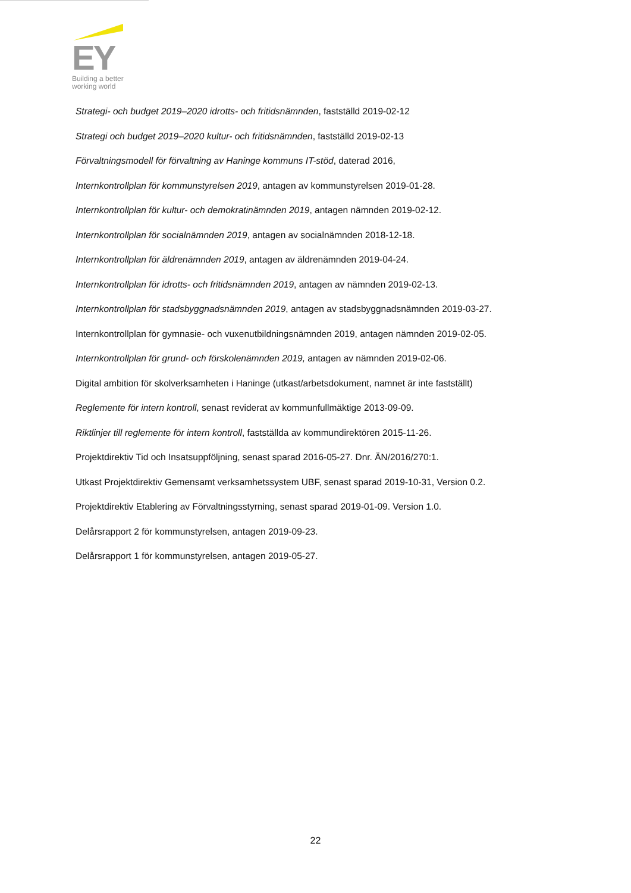EY
Building a better
working world
Strategi- och budget 2019–2020 idrotts- och fritidsnämnden, fastställd 2019-02-12
Strategi och budget 2019–2020 kultur- och fritidsnämnden, fastställd 2019-02-13
Förvaltningsmodell för förvaltning av Haninge kommuns IT-stöd, daterad 2016,
Internkontrollplan för kommunstyrelsen 2019, antagen av kommunstyrelsen 2019-01-28.
Internkontrollplan för kultur- och demokratinämnden 2019, antagen nämnden 2019-02-12.
Internkontrollplan för socialnämnden 2019, antagen av socialnämnden 2018-12-18.
Internkontrollplan för äldrenämnden 2019, antagen av äldrenämnden 2019-04-24.
Internkontrollplan för idrotts- och fritidsnämnden 2019, antagen av nämnden 2019-02-13.
Internkontrollplan för stadsbyggnadsnämnden 2019, antagen av stadsbyggnadsnämnden 2019-03-27.
Internkontrollplan för gymnasie- och vuxenutbildningsnämnden 2019, antagen nämnden 2019-02-05.
Internkontrollplan för grund- och förskolenämnden 2019, antagen av nämnden 2019-02-06.
Digital ambition för skolverksamheten i Haninge (utkast/arbetsdokument, namnet är inte fastställt)
Reglemente för intern kontroll, senast reviderat av kommunfullmäktige 2013-09-09.
Riktlinjer till reglemente för intern kontroll, fastställda av kommundirektören 2015-11-26.
Projektdirektiv Tid och Insatsuppföljning, senast sparad 2016-05-27. Dnr. ÄN/2016/270:1.
Utkast Projektdirektiv Gemensamt verksamhetssystem UBF, senast sparad 2019-10-31, Version 0.2.
Projektdirektiv Etablering av Förvaltningsstyrning, senast sparad 2019-01-09. Version 1.0.
Delårsrapport 2 för kommunstyrelsen, antagen 2019-09-23.
Delårsrapport 1 för kommunstyrelsen, antagen 2019-05-27.
22